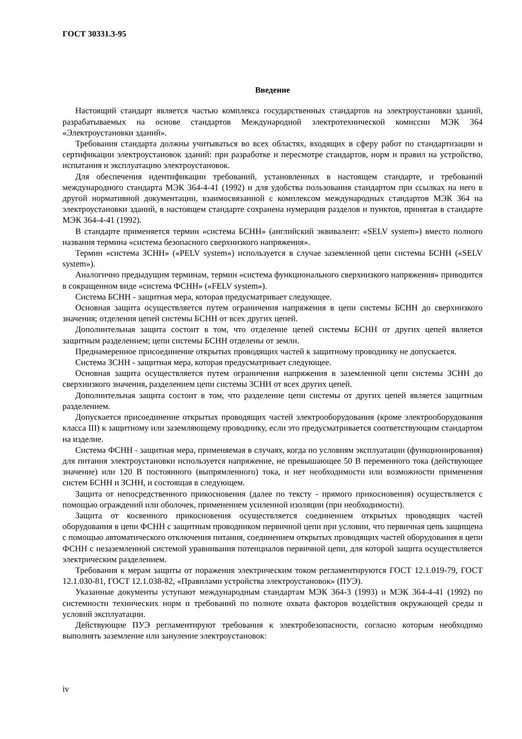ГОСТ 30331.3-95
Введение
Настоящий стандарт является частью комплекса государственных стандартов на электроустановки зданий, разрабатываемых на основе стандартов Международной электротехнической комиссии МЭК 364 «Электроустановки зданий».
Требования стандарта должны учитываться во всех областях, входящих в сферу работ по стандартизации и сертификации электроустановок зданий: при разработке и пересмотре стандартов, норм и правил на устройство, испытания и эксплуатацию электроустановок.
Для обеспечения идентификации требований, установленных в настоящем стандарте, и требований международного стандарта МЭК 364-4-41 (1992) и для удобства пользования стандартом при ссылках на него в другой нормативной документации, взаимосвязанной с комплексом международных стандартов МЭК 364 на электроустановки зданий, в настоящем стандарте сохранена нумерация разделов и пунктов, принятая в стандарте МЭК 364-4-41 (1992).
В стандарте применяется термин «система БСНН» (английский эквивалент: «SELV system») вместо полного названия термина «система безопасного сверхнизкого напряжения».
Термин «система ЗСНН» («PELV system») используется в случае заземленной цепи системы БСНН («SELV system»).
Аналогично предыдущим терминам, термин «система функционального сверхнизкого напряжения» приводится в сокращенном виде «система ФСНН» («FELV system»).
Система БСНН - защитная мера, которая предусматривает следующее.
Основная защита осуществляется путем ограничения напряжения в цепи системы БСНН до сверхнизкого значения; отделения цепей системы БСНН от всех других цепей.
Дополнительная защита состоит в том, что отделение цепей системы БСНН от других цепей является защитным разделением; цепи системы БСНН отделены от земли.
Преднамеренное присоединение открытых проводящих частей к защитному проводнику не допускается.
Система ЗСНН - защитная мера, которая предусматривает следующее.
Основная защита осуществляется путем ограничения напряжения в заземленной цепи системы ЗСНН до сверхнизкого значения, разделением цепи системы ЗСНН от всех других цепей.
Дополнительная защита состоит в том, что разделение цепи системы от других цепей является защитным разделением.
Допускается присоединение открытых проводящих частей электрооборудования (кроме электрооборудования класса III) к защитному или заземляющему проводнику, если это предусматривается соответствующим стандартом на изделие.
Система ФСНН - защитная мера, применяемая в случаях, когда по условиям эксплуатации (функционирования) для питания электроустановки используется напряжение, не превышающее 50 В переменного тока (действующее значение) или 120 В постоянного (выпрямленного) тока, и нет необходимости или возможности применения систем БСНН и ЗСНН, и состоящая в следующем.
Защита от непосредственного прикосновения (далее по тексту - прямого прикосновения) осуществляется с помощью ограждений или оболочек, применением усиленной изоляции (при необходимости).
Защита от косвенного прикосновения осуществляется соединением открытых проводящих частей оборудования в цепи ФСНН с защитным проводником первичной цепи при условии, что первичная цепь защищена с помощью автоматического отключения питания, соединением открытых проводящих частей оборудования в цепи ФСНН с незаземленной системой уравнивания потенциалов первичной цепи, для которой защита осуществляется электрическим разделением.
Требования к мерам защиты от поражения электрическим током регламентируются ГОСТ 12.1.019-79, ГОСТ 12.1.030-81, ГОСТ 12.1.038-82, «Правилами устройства электроустановок» (ПУЭ).
Указанные документы уступают международным стандартам МЭК 364-3 (1993) и МЭК 364-4-41 (1992) по системности технических норм и требований по полноте охвата факторов воздействия окружающей среды и условий эксплуатации.
Действующие ПУЭ регламентируют требования к электробезопасности, согласно которым необходимо выполнять заземление или зануление электроустановок:
iv